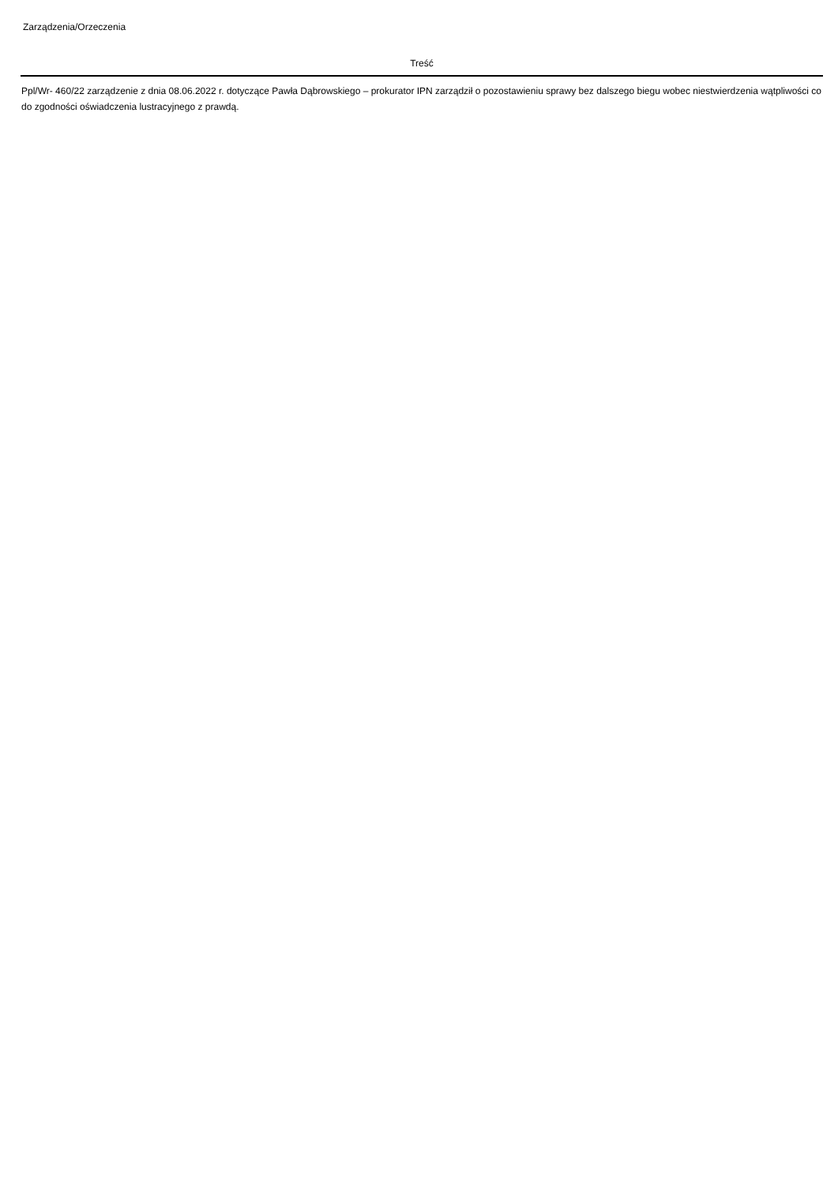Zarządzenia/Orzeczenia
| Treść |
| --- |
| Ppl/Wr- 460/22 zarządzenie z dnia 08.06.2022 r. dotyczące Pawła Dąbrowskiego – prokurator IPN zarządził o pozostawieniu sprawy bez dalszego biegu wobec niestwierdzenia wątpliwości co do zgodności oświadczenia lustracyjnego z prawdą. |